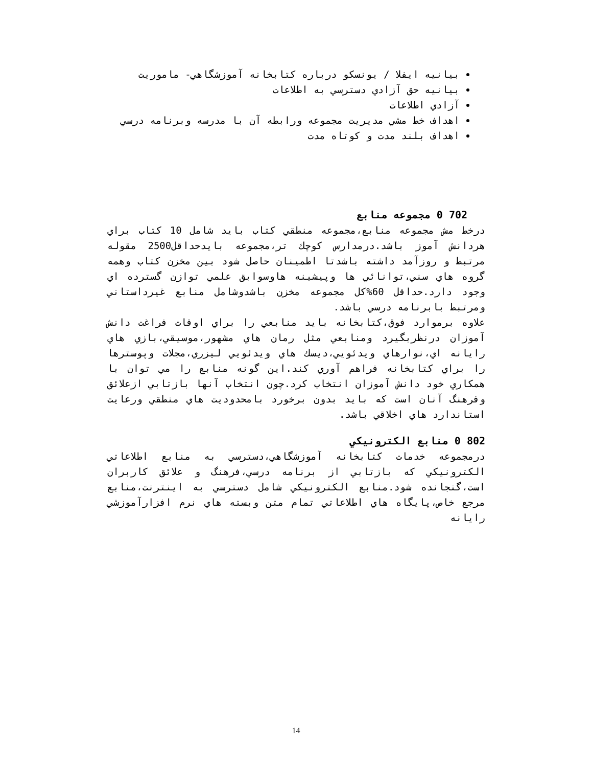بيانيه ايفلا / يونسكو درباره كتابخانه آموزشگاهي- ماموريت
بيانيه حق آزادي دسترسي به اطلاعات
آزادي اطلاعات
اهداف خط مشي مديريت مجموعه ورابطه آن با مدرسه وبرنامه درسي
اهداف بلند مدت و كوتاه مدت
702 0 مجموعه منابع
درخط مش مجموعه منابع،مجموعه منطقي كتاب بايد شامل 10 كتاب براي هردانش آموز باشد.درمدارس كوچك تر،مجموعه بايدحداقل2500 مقوله مرتبط و روزآمد داشته باشدتا اطمينان حاصل شود بين مخزن كتاب وهمه گروه هاي سني،توانائي ها وپيشينه هاوسوابق علمي توازن گسترده اي وجود دارد.حداقل 60%كل مجموعه مخزن باشدوشامل منابع غيرداستاني ومرتبط بابرنامه درسي باشد.
علاوه برموارد فوق،كتابخانه بايد منابعي را براي اوقات فراغت دانش آموزان درنظربگيرد ومنابعي مثل رمان هاي مشهور،موسيقي،بازي هاي رايانه اي،نوارهاي ويدئويي،ديسك هاي ويدئويي ليزري،مجلات وپوسترها را براي كتابخانه فراهم آوري كند.اين گونه منابع را مي توان با همكاري خود دانش آموزان انتخاب كرد.چون انتخاب آنها بازتابي ازعلائق وفرهنگ آنان است كه بايد بدون برخورد بامحدوديت هاي منطقي ورعايت استاندارد هاي اخلاقي باشد.
802 0 منابع الكترونيكي
درمجموعه خدمات كتابخانه آموزشگاهي،دسترسي به منابع اطلاعاتي الكترونيكي كه بازتابي از برنامه درسي،فرهنگ و علائق كاربران است،گنجانده شود.منابع الكترونيكي شامل دسترسي به اينترنت،منابع مرجع خاص،پايگاه هاي اطلاعاتي تمام متن وبسته هاي نرم افزارآموزشي رايانه
14